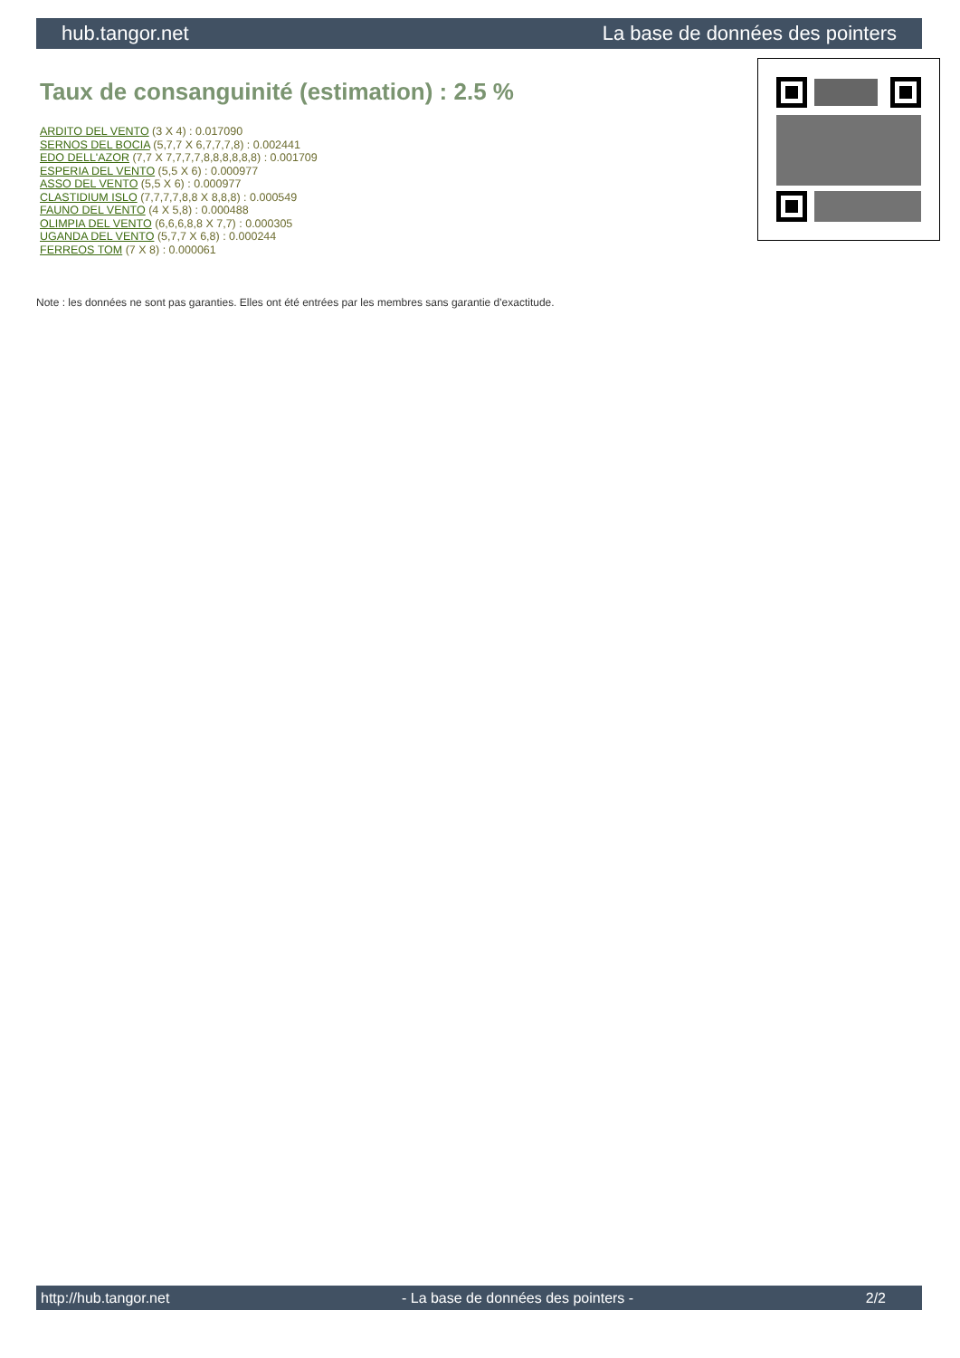hub.tangor.net La base de données des pointers
Taux de consanguinité (estimation) : 2.5 %
ARDITO DEL VENTO (3 X 4) : 0.017090
SERNOS DEL BOCIA (5,7,7 X 6,7,7,7,8) : 0.002441
EDO DELL'AZOR (7,7 X 7,7,7,7,8,8,8,8,8,8) : 0.001709
ESPERIA DEL VENTO (5,5 X 6) : 0.000977
ASSO DEL VENTO (5,5 X 6) : 0.000977
CLASTIDIUM ISLO (7,7,7,7,8,8 X 8,8,8) : 0.000549
FAUNO DEL VENTO (4 X 5,8) : 0.000488
OLIMPIA DEL VENTO (6,6,6,8,8 X 7,7) : 0.000305
UGANDA DEL VENTO (5,7,7 X 6,8) : 0.000244
FERREOS TOM (7 X 8) : 0.000061
Note : les données ne sont pas garanties. Elles ont été entrées par les membres sans garantie d'exactitude.
http://hub.tangor.net - La base de données des pointers - 2/2